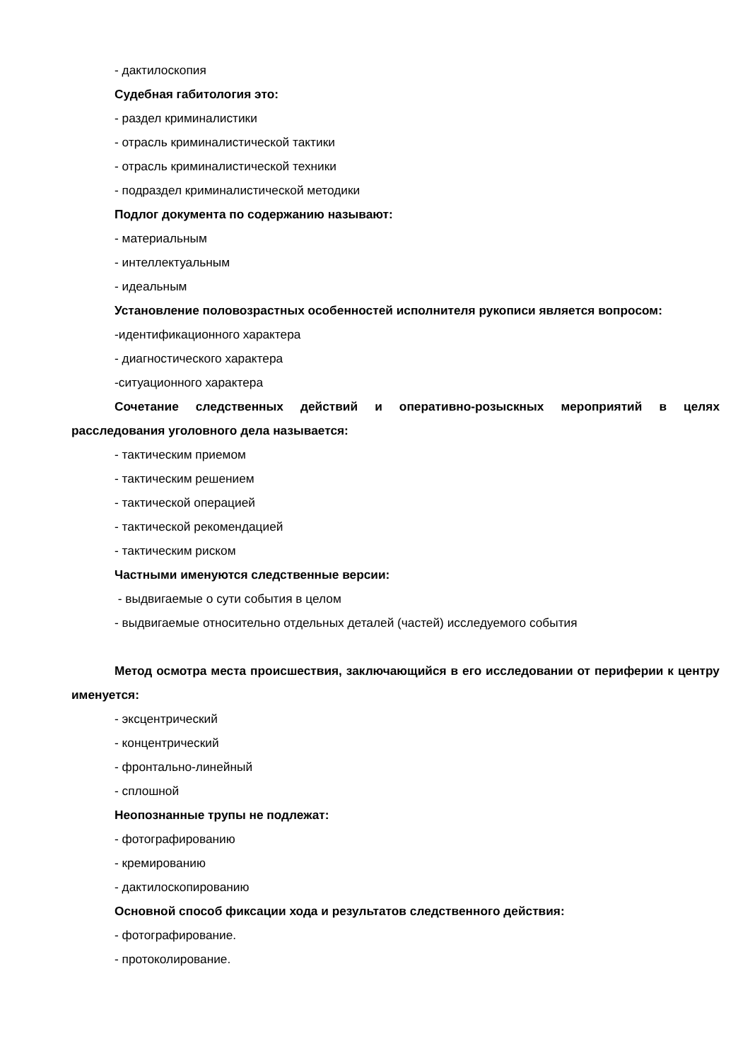- дактилоскопия
Судебная габитология это:
- раздел криминалистики
- отрасль криминалистической тактики
- отрасль криминалистической техники
- подраздел криминалистической методики
Подлог документа по содержанию называют:
- материальным
- интеллектуальным
- идеальным
Установление половозрастных особенностей исполнителя рукописи является вопросом:
-идентификационного характера
- диагностического характера
-ситуационного характера
Сочетание следственных действий и оперативно-розыскных мероприятий в целях расследования уголовного дела называется:
- тактическим приемом
- тактическим решением
- тактической операцией
- тактической рекомендацией
- тактическим риском
Частными именуются следственные версии:
- выдвигаемые о сути события в целом
- выдвигаемые относительно отдельных деталей (частей) исследуемого события
Метод осмотра места происшествия, заключающийся в его исследовании от периферии к центру именуется:
- эксцентрический
- концентрический
- фронтально-линейный
- сплошной
Неопознанные трупы не подлежат:
- фотографированию
- кремированию
- дактилоскопированию
Основной способ фиксации хода и результатов следственного действия:
- фотографирование.
- протоколирование.